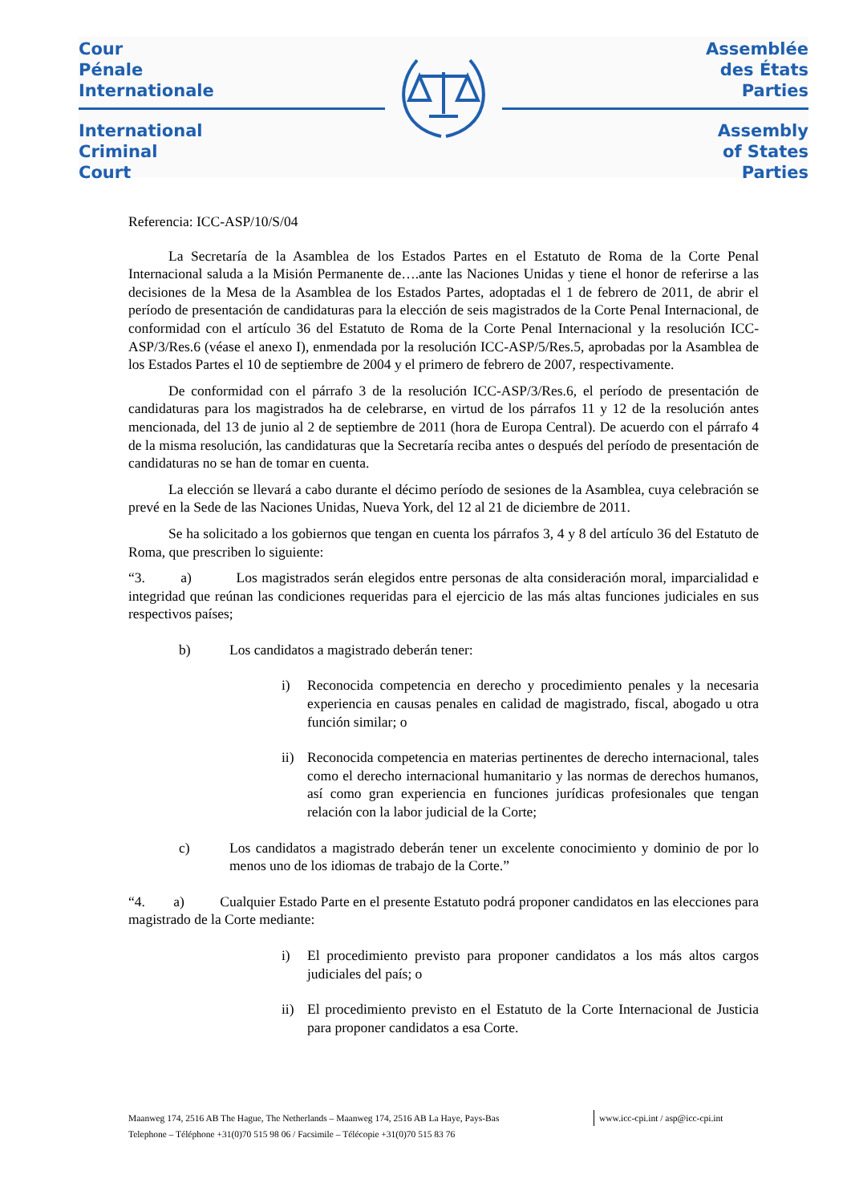Cour
Pénale
Internationale
Assemblée
des États
Parties
International
Criminal
Court
Assembly
of States
Parties
Referencia: ICC-ASP/10/S/04
La Secretaría de la Asamblea de los Estados Partes en el Estatuto de Roma de la Corte Penal Internacional saluda a la Misión Permanente de….ante las Naciones Unidas y tiene el honor de referirse a las decisiones de la Mesa de la Asamblea de los Estados Partes, adoptadas el 1 de febrero de 2011, de abrir el período de presentación de candidaturas para la elección de seis magistrados de la Corte Penal Internacional, de conformidad con el artículo 36 del Estatuto de Roma de la Corte Penal Internacional y la resolución ICC-ASP/3/Res.6 (véase el anexo I), enmendada por la resolución ICC-ASP/5/Res.5, aprobadas por la Asamblea de los Estados Partes el 10 de septiembre de 2004 y el primero de febrero de 2007, respectivamente.
De conformidad con el párrafo 3 de la resolución ICC-ASP/3/Res.6, el período de presentación de candidaturas para los magistrados ha de celebrarse, en virtud de los párrafos 11 y 12 de la resolución antes mencionada, del 13 de junio al 2 de septiembre de 2011 (hora de Europa Central). De acuerdo con el párrafo 4 de la misma resolución, las candidaturas que la Secretaría reciba antes o después del período de presentación de candidaturas no se han de tomar en cuenta.
La elección se llevará a cabo durante el décimo período de sesiones de la Asamblea, cuya celebración se prevé en la Sede de las Naciones Unidas, Nueva York, del 12 al 21 de diciembre de 2011.
Se ha solicitado a los gobiernos que tengan en cuenta los párrafos 3, 4 y 8 del artículo 36 del Estatuto de Roma, que prescriben lo siguiente:
“3. a) Los magistrados serán elegidos entre personas de alta consideración moral, imparcialidad e integridad que reúnan las condiciones requeridas para el ejercicio de las más altas funciones judiciales en sus respectivos países;
b) Los candidatos a magistrado deberán tener:
i) Reconocida competencia en derecho y procedimiento penales y la necesaria experiencia en causas penales en calidad de magistrado, fiscal, abogado u otra función similar; o
ii) Reconocida competencia en materias pertinentes de derecho internacional, tales como el derecho internacional humanitario y las normas de derechos humanos, así como gran experiencia en funciones jurídicas profesionales que tengan relación con la labor judicial de la Corte;
c) Los candidatos a magistrado deberán tener un excelente conocimiento y dominio de por lo menos uno de los idiomas de trabajo de la Corte.”
“4. a) Cualquier Estado Parte en el presente Estatuto podrá proponer candidatos en las elecciones para magistrado de la Corte mediante:
i) El procedimiento previsto para proponer candidatos a los más altos cargos judiciales del país; o
ii) El procedimiento previsto en el Estatuto de la Corte Internacional de Justicia para proponer candidatos a esa Corte.
Maanweg 174, 2516 AB The Hague, The Netherlands – Maanweg 174, 2516 AB La Haye, Pays-Bas www.icc-cpi.int / asp@icc-cpi.int
Telephone – Téléphone +31(0)70 515 98 06 / Facsimile – Télécopie +31(0)70 515 83 76